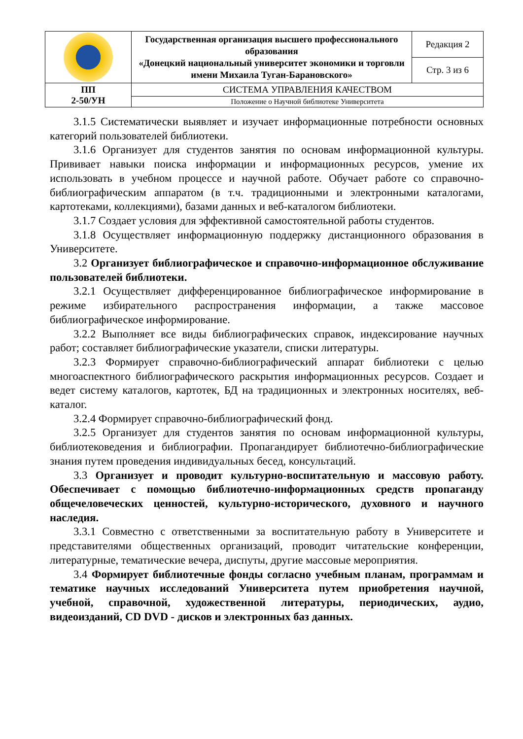| | Государственная организация высшего профессионального образования «Донецкий национальный университет экономики и торговли имени Михаила Туган-Барановского» | Редакция 2 |
| | | Стр. 3 из 6 |
| ПП 2-50/УН | СИСТЕМА УПРАВЛЕНИЯ КАЧЕСТВОМ | |
| | Положение о Научной библиотеке Университета | |
3.1.5 Систематически выявляет и изучает информационные потребности основных категорий пользователей библиотеки.
3.1.6 Организует для студентов занятия по основам информационной культуры. Прививает навыки поиска информации и информационных ресурсов, умение их использовать в учебном процессе и научной работе. Обучает работе со справочно-библиографическим аппаратом (в т.ч. традиционными и электронными каталогами, картотеками, коллекциями), базами данных и веб-каталогом библиотеки.
3.1.7 Создает условия для эффективной самостоятельной работы студентов.
3.1.8 Осуществляет информационную поддержку дистанционного образования в Университете.
3.2 Организует библиографическое и справочно-информационное обслуживание пользователей библиотеки.
3.2.1 Осуществляет дифференцированное библиографическое информирование в режиме избирательного распространения информации, а также массовое библиографическое информирование.
3.2.2 Выполняет все виды библиографических справок, индексирование научных работ; составляет библиографические указатели, списки литературы.
3.2.3 Формирует справочно-библиографический аппарат библиотеки с целью многоаспектного библиографического раскрытия информационных ресурсов. Создает и ведет систему каталогов, картотек, БД на традиционных и электронных носителях, веб-каталог.
3.2.4 Формирует справочно-библиографический фонд.
3.2.5 Организует для студентов занятия по основам информационной культуры, библиотековедения и библиографии. Пропагандирует библиотечно-библиографические знания путем проведения индивидуальных бесед, консультаций.
3.3 Организует и проводит культурно-воспитательную и массовую работу. Обеспечивает с помощью библиотечно-информационных средств пропаганду общечеловеческих ценностей, культурно-исторического, духовного и научного наследия.
3.3.1 Совместно с ответственными за воспитательную работу в Университете и представителями общественных организаций, проводит читательские конференции, литературные, тематические вечера, диспуты, другие массовые мероприятия.
3.4 Формирует библиотечные фонды согласно учебным планам, программам и тематике научных исследований Университета путем приобретения научной, учебной, справочной, художественной литературы, периодических, аудио, видеоизданий, CD DVD - дисков и электронных баз данных.